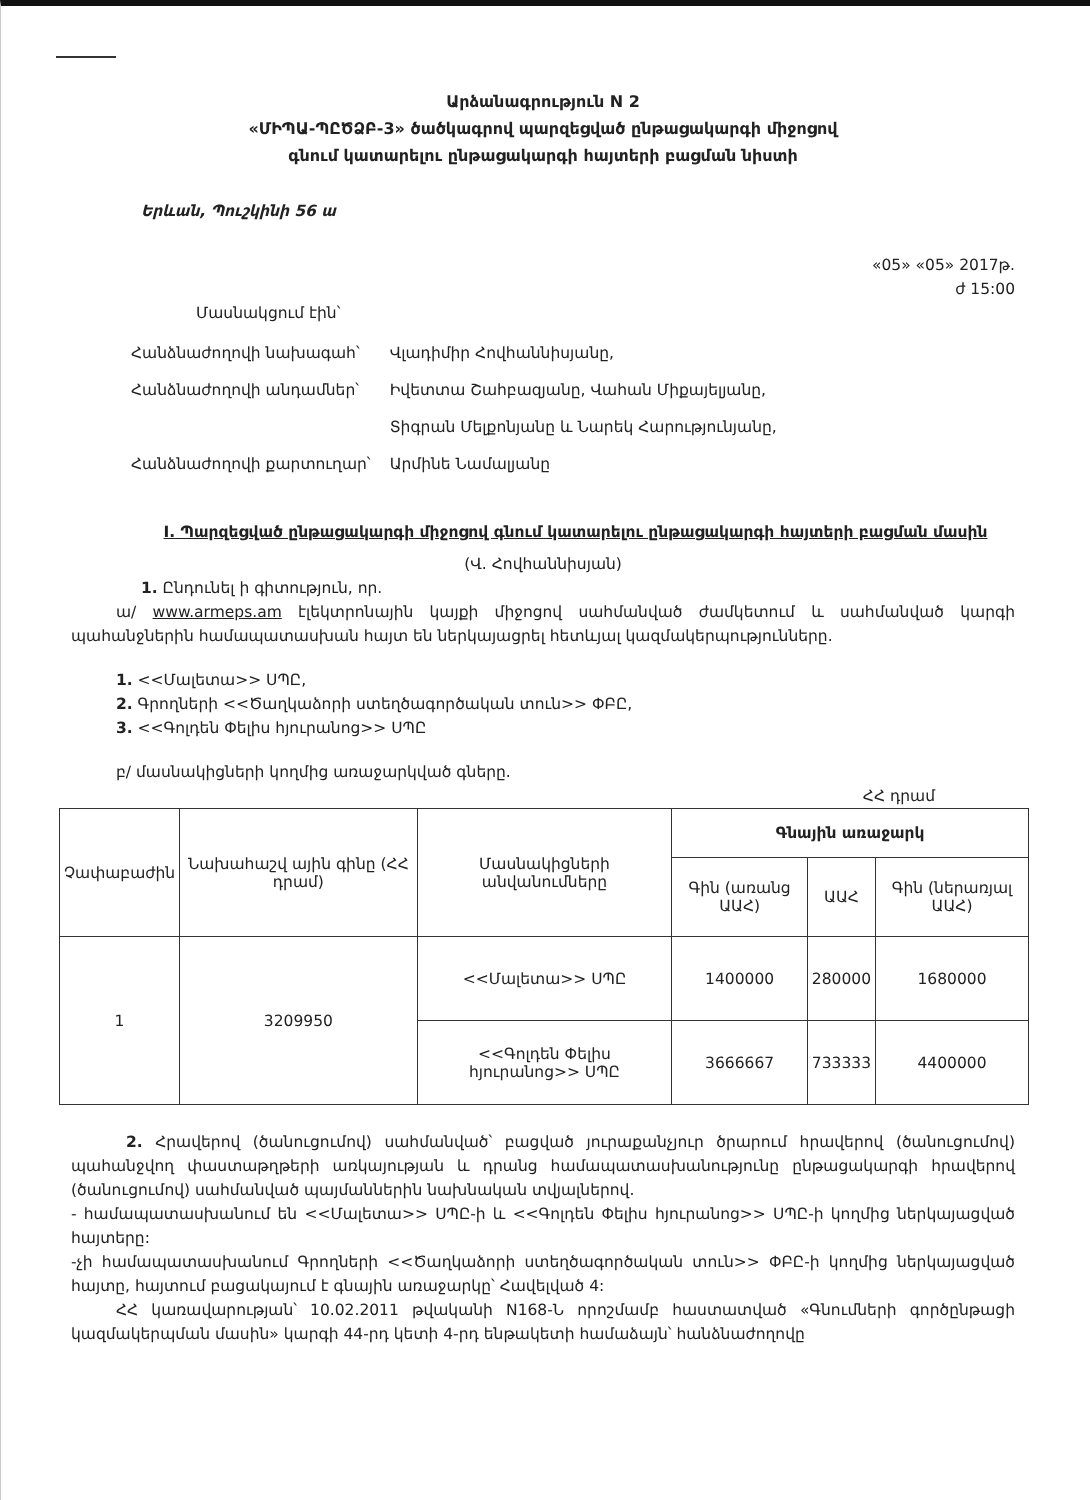Արձանագրություն N 2
«ՄԻՊԱ-ՊԸԾՁԲ-3» ծածկագրով պարզեցված ընթացակարգի միջոցով
գնում կատարելու ընթացակարգի հայտերի բացման նիստի
Երևան, Պուշկինի 56 ա
«05» «05» 2017թ.
ժ 15:00
Մասնակցում էին՝
| Հանձնաժողովի նախագահ՝ | Վլադիմիր Հովհաննիսյանը, |
| Հանձնաժողովի անդամներ՝ | Իվետտա Շահբազյանը, Վահան Միքայելյանը, |
| | Տիգրան Մելքոնյանը և Նարեկ Հարությունյանը, |
| Հանձնաժողովի քարտուղար՝ | Արմինե Նամալյանը |
I. Պարզեցված ընթացակարգի միջոցով գնում կատարելու ընթացակարգի հայտերի բացման մասին
(Վ. Հովհաննիսյան)
1. Ընդունել ի գիտություն, որ.
ա/ www.armeps.am էլեկտրոնային կայքի միջոցով սահմանված ժամկետում և սահմանված կարգի պահանջներին համապատասխան հայտ են ներկայացրել հետևյալ կազմակերպությունները.
1. <<Մալետա>> ՍՊԸ,
2. Գրողների <<Ծաղկաձորի ստեղծագործական տուն>> ՓԲԸ,
3. <<Գոլդեն Փելիս հյուրանոց>> ՍՊԸ
բ/ մասնակիցների կողմից առաջարկված գները.
ՀՀ դրամ
| Չափաբաժին | Նախահաշվ ային գինը (ՀՀ դրամ) | Մասնակիցների անվանումները | Գնային առաջարկ | | |
| | | | Գին (առանց ԱԱՀ) | ԱԱՀ | Գին (ներառյալ ԱԱՀ) |
| 1 | 3209950 | <<Մալետա>> ՍՊԸ | 1400000 | 280000 | 1680000 |
| | | <<Գոլդեն Փելիս հյուրանոց>> ՍՊԸ | 3666667 | 733333 | 4400000 |
2. Հրավերով (ծանուցումով) սահմանված՝ բացված յուրաքանչյուր ծրարում հրավերով (ծանուցումով) պահանջվող փաստաթղթերի առկայության և դրանց համապատասխանությունը ընթացակարգի հրավերով (ծանուցումով) սահմանված պայմաններին նախնական տվյալներով.
- համապատասխանում են <<Մալետա>> ՍՊԸ-ի և <<Գոլդեն Փելիս հյուրանոց>> ՍՊԸ-ի կողմից ներկայացված հայտերը:
-չի համապատասխանում Գրողների <<Ծաղկաձորի ստեղծագործական տուն>> ՓԲԸ-ի կողմից ներկայացված հայտը, հայտում բացակայում է գնային առաջարկը՝ Հավելված 4:
ՀՀ կառավարության՝ 10.02.2011 թվականի N168-Ն որոշմամբ հաստատված «Գնումների գործընթացի կազմակերպման մասին» կարգի 44-րդ կետի 4-րդ ենթակետի համաձայն՝ հանձնաժողովը